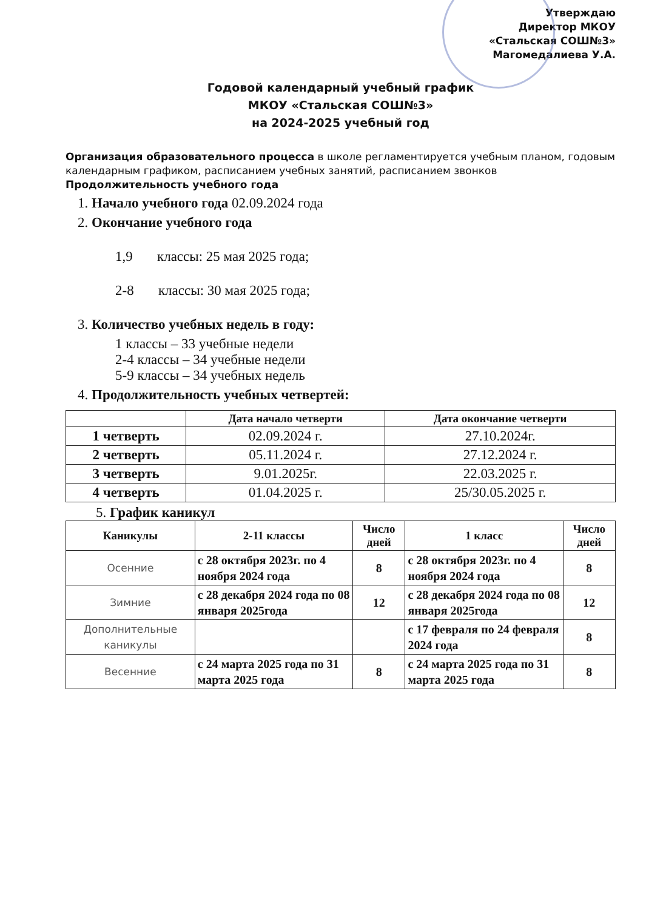Утверждаю
Директор МКОУ
«Стальская СОШ№3»
Магомедалиева У.А.
Годовой календарный учебный график
МКОУ «Стальская СОШ№3»
на 2024-2025 учебный год
Организация образовательного процесса в школе регламентируется учебным планом, годовым календарным графиком, расписанием учебных занятий, расписанием звонков
Продолжительность учебного года
1. Начало учебного года 02.09.2024 года
2. Окончание учебного года
1,9 классы: 25 мая 2025 года;
2-8 классы: 30 мая 2025 года;
3. Количество учебных недель в году:
1 классы – 33 учебные недели
2-4 классы – 34 учебные недели
5-9 классы – 34 учебных недель
4. Продолжительность учебных четвертей:
| | Дата начало четверти | Дата окончание четверти |
| --- | --- | --- |
| 1 четверть | 02.09.2024 г. | 27.10.2024г. |
| 2 четверть | 05.11.2024 г. | 27.12.2024 г. |
| 3 четверть | 9.01.2025г. | 22.03.2025 г. |
| 4 четверть | 01.04.2025 г. | 25/30.05.2025 г. |
5. График каникул
| Каникулы | 2-11 классы | Число дней | 1 класс | Число дней |
| --- | --- | --- | --- | --- |
| Осенние | с 28 октября 2023г. по 4 ноября 2024 года | 8 | с 28 октября 2023г. по 4 ноября 2024 года | 8 |
| Зимние | с 28 декабря 2024 года по 08 января 2025года | 12 | с 28 декабря 2024 года по 08 января 2025года | 12 |
| Дополнительные каникулы | | | с 17 февраля по 24 февраля 2024 года | 8 |
| Весенние | с 24 марта 2025 года по 31 марта 2025 года | 8 | с 24 марта 2025 года по 31 марта 2025 года | 8 |